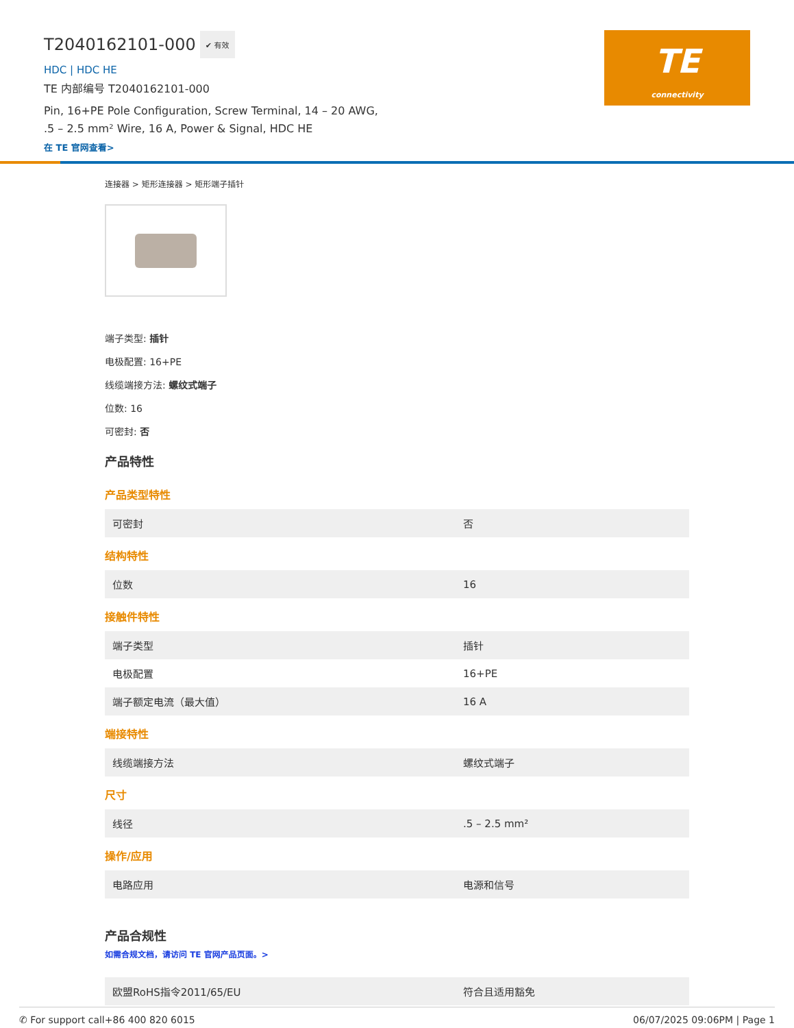T2040162101-000
✔ 有效
HDC | HDC HE
TE 内部编号 T2040162101-000
Pin, 16+PE Pole Configuration, Screw Terminal, 14 – 20 AWG, .5 – 2.5 mm² Wire, 16 A, Power & Signal, HDC HE
在 TE 官网查看>
TE
connectivity
连接器 > 矩形连接器 > 矩形端子插针
端子类型: 插针
电极配置: 16+PE
线缆端接方法: 螺纹式端子
位数: 16
可密封: 否
产品特性
产品类型特性
| 可密封 | 否 |
结构特性
| 位数 | 16 |
接触件特性
| 端子类型 | 插针 |
| 电极配置 | 16+PE |
| 端子额定电流（最大值） | 16 A |
端接特性
| 线缆端接方法 | 螺纹式端子 |
尺寸
| 线径 | .5 – 2.5 mm² |
操作/应用
| 电路应用 | 电源和信号 |
产品合规性
如需合规文档，请访问 TE 官网产品页面。>
| 欧盟RoHS指令2011/65/EU | 符合且适用豁免 |
✆ For support call+86 400 820 6015 06/07/2025 09:06PM | Page 1